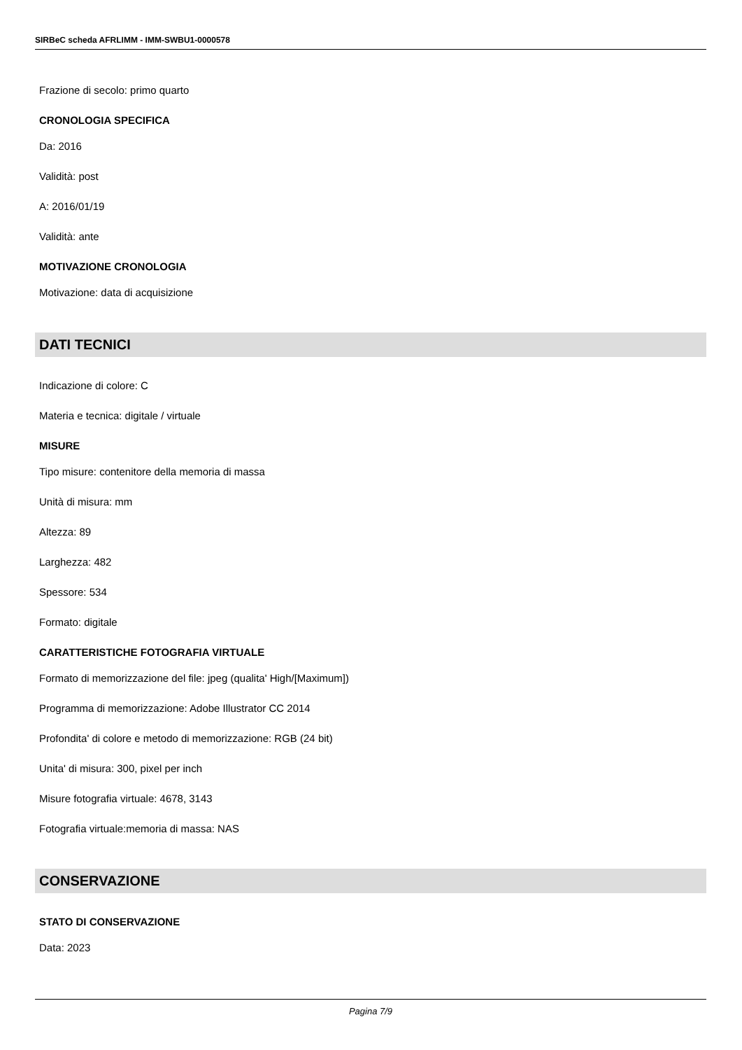SIRBeC scheda AFRLIMM - IMM-SWBU1-0000578
Frazione di secolo: primo quarto
CRONOLOGIA SPECIFICA
Da: 2016
Validità: post
A: 2016/01/19
Validità: ante
MOTIVAZIONE CRONOLOGIA
Motivazione: data di acquisizione
DATI TECNICI
Indicazione di colore: C
Materia e tecnica: digitale / virtuale
MISURE
Tipo misure: contenitore della memoria di massa
Unità di misura: mm
Altezza: 89
Larghezza: 482
Spessore: 534
Formato: digitale
CARATTERISTICHE FOTOGRAFIA VIRTUALE
Formato di memorizzazione del file: jpeg (qualita' High/[Maximum])
Programma di memorizzazione: Adobe Illustrator CC 2014
Profondita' di colore e metodo di memorizzazione: RGB (24 bit)
Unita' di misura: 300, pixel per inch
Misure fotografia virtuale: 4678, 3143
Fotografia virtuale:memoria di massa: NAS
CONSERVAZIONE
STATO DI CONSERVAZIONE
Data: 2023
Pagina 7/9